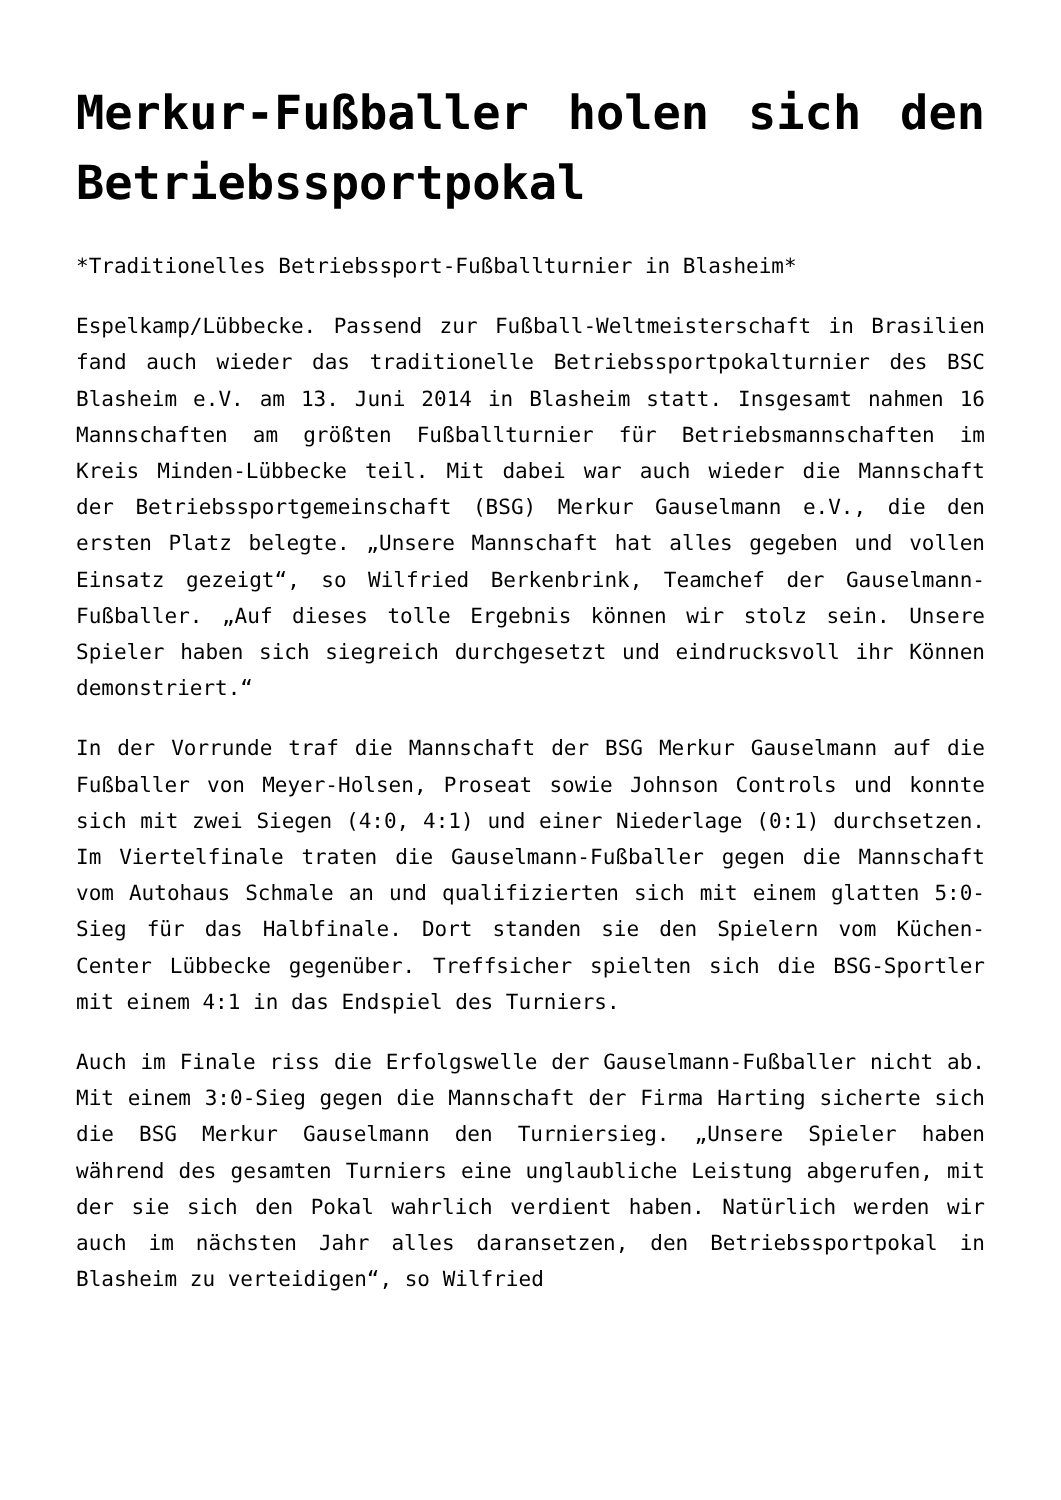Merkur-Fußballer holen sich den Betriebssportpokal
*Traditionelles Betriebssport-Fußballturnier in Blasheim*
Espelkamp/Lübbecke. Passend zur Fußball-Weltmeisterschaft in Brasilien fand auch wieder das traditionelle Betriebssportpokalturnier des BSC Blasheim e.V. am 13. Juni 2014 in Blasheim statt. Insgesamt nahmen 16 Mannschaften am größten Fußballturnier für Betriebsmannschaften im Kreis Minden-Lübbecke teil. Mit dabei war auch wieder die Mannschaft der Betriebssportgemeinschaft (BSG) Merkur Gauselmann e.V., die den ersten Platz belegte. „Unsere Mannschaft hat alles gegeben und vollen Einsatz gezeigt“, so Wilfried Berkenbrink, Teamchef der Gauselmann-Fußballer. „Auf dieses tolle Ergebnis können wir stolz sein. Unsere Spieler haben sich siegreich durchgesetzt und eindrucksvoll ihr Können demonstriert.“
In der Vorrunde traf die Mannschaft der BSG Merkur Gauselmann auf die Fußballer von Meyer-Holsen, Proseat sowie Johnson Controls und konnte sich mit zwei Siegen (4:0, 4:1) und einer Niederlage (0:1) durchsetzen. Im Viertelfinale traten die Gauselmann-Fußballer gegen die Mannschaft vom Autohaus Schmale an und qualifizierten sich mit einem glatten 5:0-Sieg für das Halbfinale. Dort standen sie den Spielern vom Küchen-Center Lübbecke gegenüber. Treffsicher spielten sich die BSG-Sportler mit einem 4:1 in das Endspiel des Turniers.
Auch im Finale riss die Erfolgswelle der Gauselmann-Fußballer nicht ab. Mit einem 3:0-Sieg gegen die Mannschaft der Firma Harting sicherte sich die BSG Merkur Gauselmann den Turniersieg. „Unsere Spieler haben während des gesamten Turniers eine unglaubliche Leistung abgerufen, mit der sie sich den Pokal wahrlich verdient haben. Natürlich werden wir auch im nächsten Jahr alles daransetzen, den Betriebssportpokal in Blasheim zu verteidigen“, so Wilfried